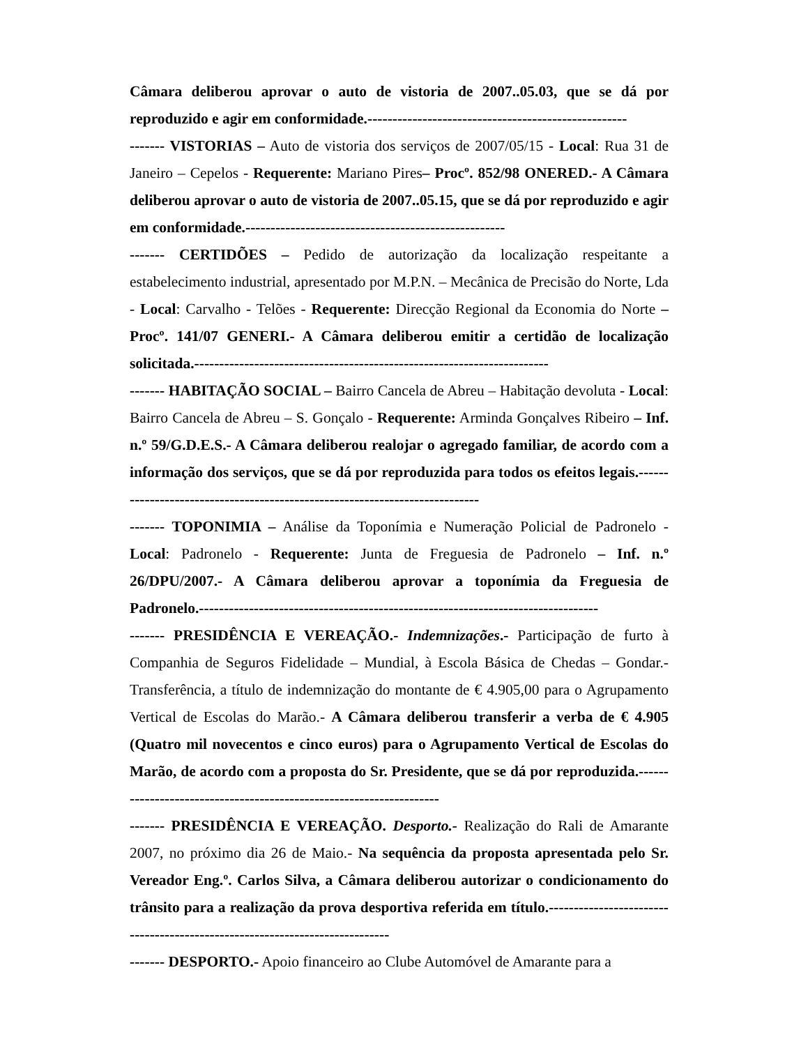Câmara deliberou aprovar o auto de vistoria de 2007..05.03, que se dá por reproduzido e agir em conformidade.----------------------------------------------------
------- VISTORIAS – Auto de vistoria dos serviços de 2007/05/15 - Local: Rua 31 de Janeiro – Cepelos - Requerente: Mariano Pires– Procº. 852/98 ONERED.- A Câmara deliberou aprovar o auto de vistoria de 2007..05.15, que se dá por reproduzido e agir em conformidade.----------------------------------------------------
------- CERTIDÕES – Pedido de autorização da localização respeitante a estabelecimento industrial, apresentado por M.P.N. – Mecânica de Precisão do Norte, Lda - Local: Carvalho - Telões - Requerente: Direcção Regional da Economia do Norte – Procº. 141/07 GENERI.- A Câmara deliberou emitir a certidão de localização solicitada.-----------------------------------------------------------------------
------- HABITAÇÃO SOCIAL – Bairro Cancela de Abreu – Habitação devoluta - Local: Bairro Cancela de Abreu – S. Gonçalo - Requerente: Arminda Gonçalves Ribeiro – Inf. n.º 59/G.D.E.S.- A Câmara deliberou realojar o agregado familiar, de acordo com a informação dos serviços, que se dá por reproduzida para todos os efeitos legais.----------------------------------------------------------------------------
------- TOPONIMIA – Análise da Toponímia e Numeração Policial de Padronelo - Local: Padronelo - Requerente: Junta de Freguesia de Padronelo – Inf. n.º 26/DPU/2007.- A Câmara deliberou aprovar a toponímia da Freguesia de Padronelo.--------------------------------------------------------------------------------
------- PRESIDÊNCIA E VEREAÇÃO.- Indemnizações.- Participação de furto à Companhia de Seguros Fidelidade – Mundial, à Escola Básica de Chedas – Gondar.- Transferência, a título de indemnização do montante de € 4.905,00 para o Agrupamento Vertical de Escolas do Marão.- A Câmara deliberou transferir a verba de € 4.905 (Quatro mil novecentos e cinco euros) para o Agrupamento Vertical de Escolas do Marão, de acordo com a proposta do Sr. Presidente, que se dá por reproduzida.--------------------------------------------------------------------
------- PRESIDÊNCIA E VEREAÇÃO. Desporto.- Realização do Rali de Amarante 2007, no próximo dia 26 de Maio.- Na sequência da proposta apresentada pelo Sr. Vereador Eng.º. Carlos Silva, a Câmara deliberou autorizar o condicionamento do trânsito para a realização da prova desportiva referida em título.----------------------------------------------------------------------------
------- DESPORTO.- Apoio financeiro ao Clube Automóvel de Amarante para a